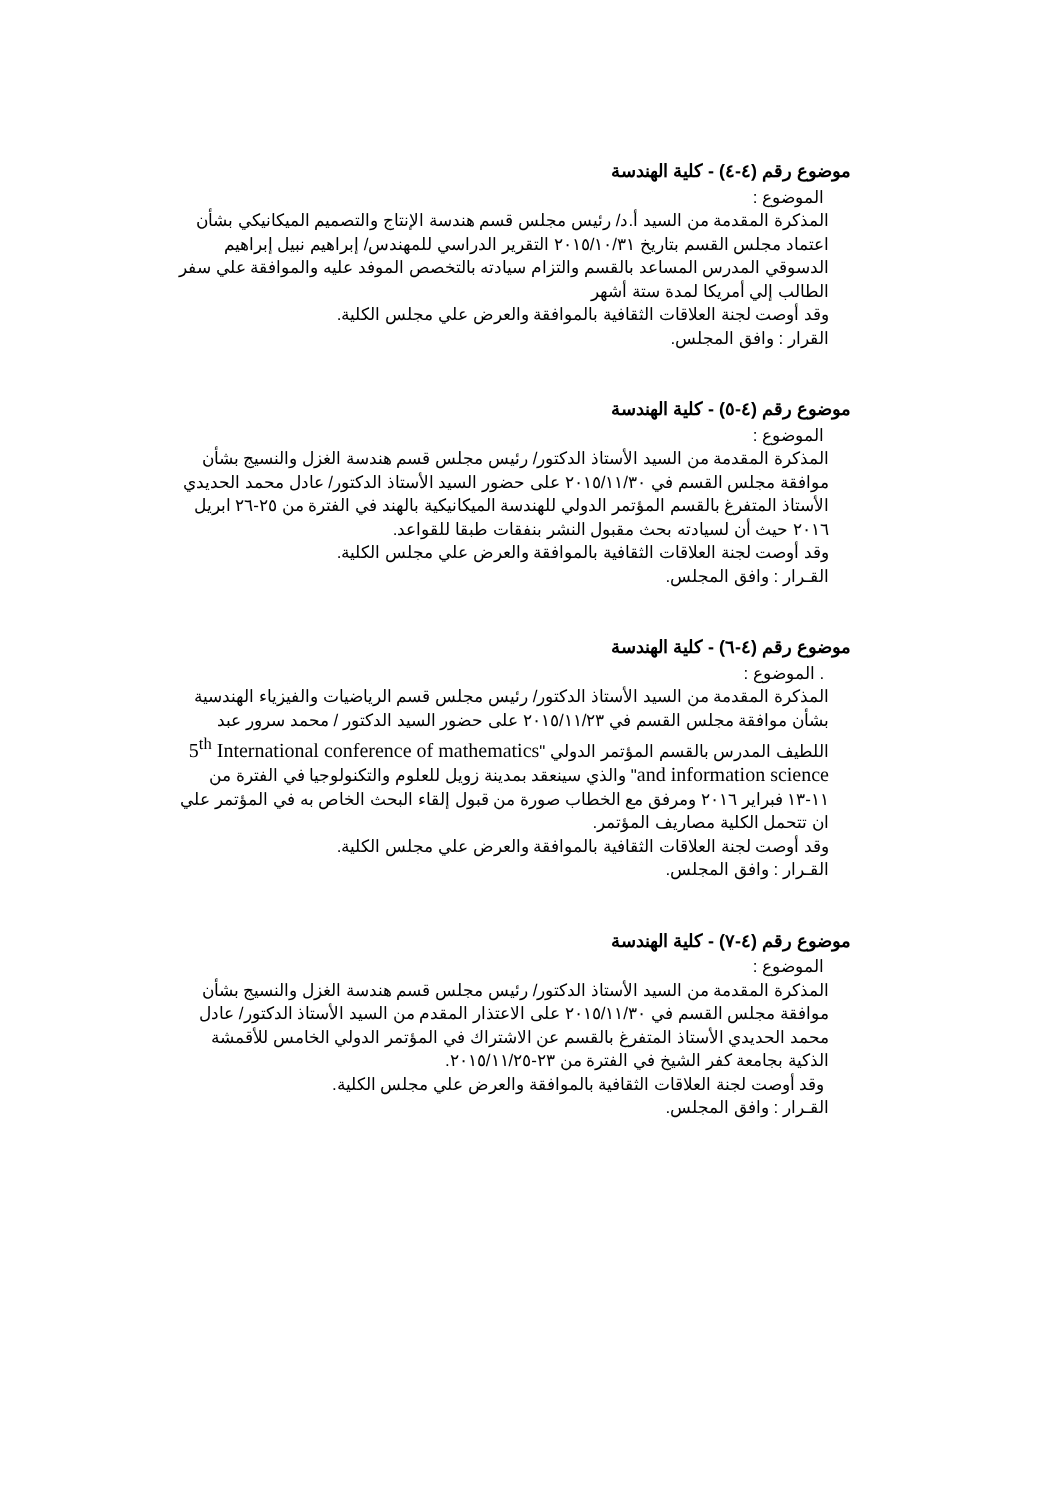موضوع رقم (٤-٤) - كلية الهندسة
الموضوع :
المذكرة المقدمة من السيد أ.د/ رئيس مجلس قسم هندسة الإنتاج والتصميم الميكانيكي بشأن اعتماد مجلس القسم بتاريخ ٢٠١٥/١٠/٣١ التقرير الدراسي للمهندس/ إبراهيم نبيل إبراهيم الدسوقي المدرس المساعد بالقسم والتزام سيادته بالتخصص الموفد عليه والموافقة علي سفر الطالب إلي أمريكا لمدة ستة أشهر
وقد أوصت لجنة العلاقات الثقافية بالموافقة والعرض علي مجلس الكلية.
القرار : وافق المجلس.
موضوع رقم (٤-٥) - كلية الهندسة
الموضوع :
المذكرة المقدمة من السيد الأستاذ الدكتور/ رئيس مجلس قسم هندسة الغزل والنسيج بشأن موافقة مجلس القسم في ٢٠١٥/١١/٣٠ على حضور السيد الأستاذ الدكتور/ عادل محمد الحديدي الأستاذ المتفرغ بالقسم المؤتمر الدولي للهندسة الميكانيكية بالهند في الفترة من ٢٥-٢٦ ابريل ٢٠١٦ حيث أن لسيادته بحث مقبول النشر بنفقات طبقا للقواعد.
وقد أوصت لجنة العلاقات الثقافية بالموافقة والعرض علي مجلس الكلية.
القـرار : وافق المجلس.
موضوع رقم (٤-٦) - كلية الهندسة
. الموضوع :
المذكرة المقدمة من السيد الأستاذ الدكتور/ رئيس مجلس قسم الرياضيات والفيزياء الهندسية بشأن موافقة مجلس القسم في ٢٠١٥/١١/٢٣ على حضور السيد الدكتور / محمد سرور عبد اللطيف المدرس بالقسم المؤتمر الدولي "5<sup>th</sup> International conference of mathematics and information science" والذي سينعقد بمدينة زويل للعلوم والتكنولوجيا في الفترة من ١١-١٣ فبراير ٢٠١٦ ومرفق مع الخطاب صورة من قبول إلقاء البحث الخاص به في المؤتمر علي ان تتحمل الكلية مصاريف المؤتمر.
وقد أوصت لجنة العلاقات الثقافية بالموافقة والعرض علي مجلس الكلية.
القـرار : وافق المجلس.
موضوع رقم (٤-٧) - كلية الهندسة
الموضوع :
المذكرة المقدمة من السيد الأستاذ الدكتور/ رئيس مجلس قسم هندسة الغزل والنسيج بشأن موافقة مجلس القسم في ٢٠١٥/١١/٣٠ على الاعتذار المقدم من السيد الأستاذ الدكتور/ عادل محمد الحديدي الأستاذ المتفرغ بالقسم عن الاشتراك في المؤتمر الدولي الخامس للأقمشة الذكية بجامعة كفر الشيخ في الفترة من ٢٣-٢٠١٥/١١/٢٥.
وقد أوصت لجنة العلاقات الثقافية بالموافقة والعرض علي مجلس الكلية.
القـرار : وافق المجلس.